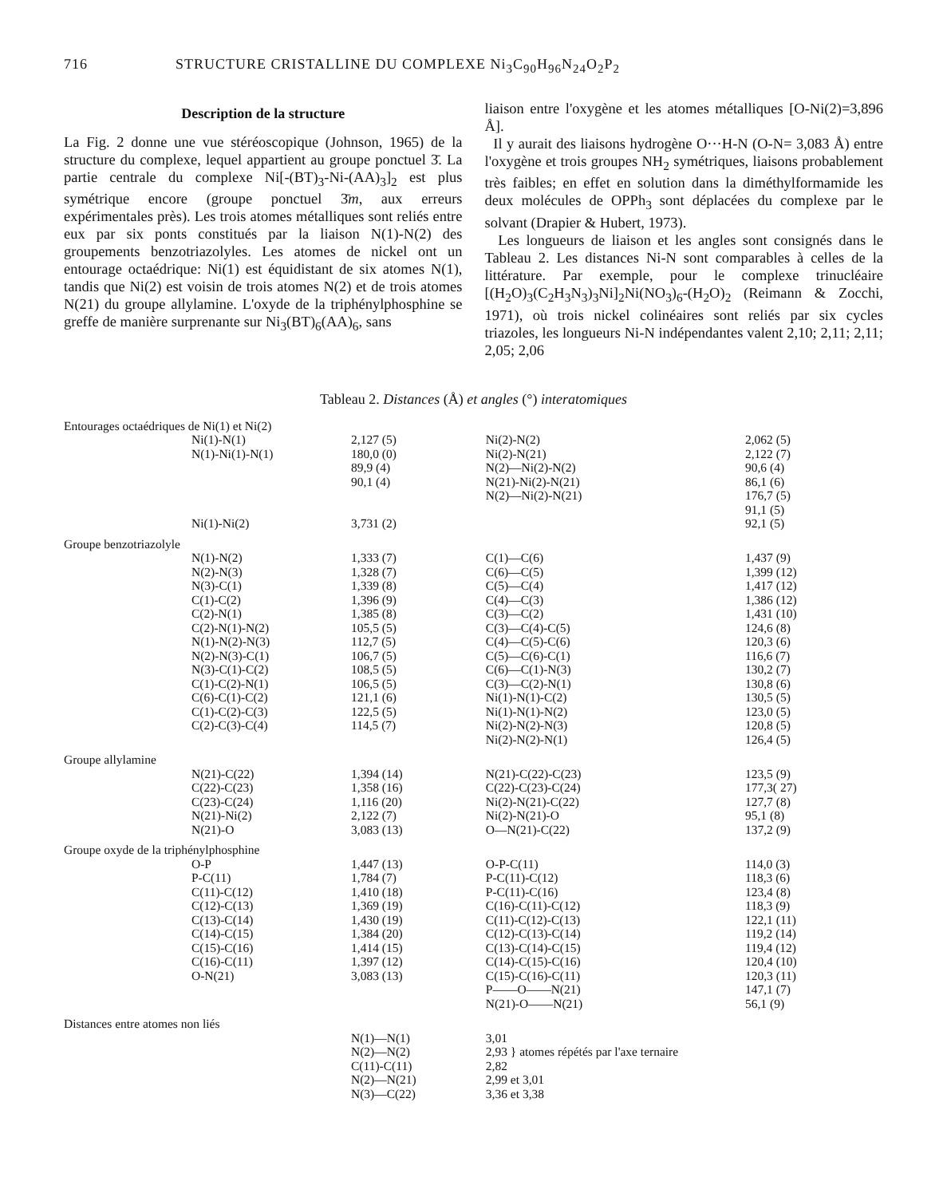716 STRUCTURE CRISTALLINE DU COMPLEXE Ni<sub>3</sub>C<sub>90</sub>H<sub>96</sub>N<sub>24</sub>O<sub>2</sub>P<sub>2</sub>
Description de la structure
La Fig. 2 donne une vue stéréoscopique (Johnson, 1965) de la structure du complexe, lequel appartient au groupe ponctuel 3̄. La partie centrale du complexe Ni[-(BT)<sub>3</sub>-Ni-(AA)<sub>3</sub>]<sub>2</sub> est plus symétrique encore (groupe ponctuel 3̄m, aux erreurs expérimentales près). Les trois atomes métalliques sont reliés entre eux par six ponts constitués par la liaison N(1)-N(2) des groupements benzotriazolyles. Les atomes de nickel ont un entourage octaédrique: Ni(1) est équidistant de six atomes N(1), tandis que Ni(2) est voisin de trois atomes N(2) et de trois atomes N(21) du groupe allylamine. L'oxyde de la triphénylphosphine se greffe de manière surprenante sur Ni<sub>3</sub>(BT)<sub>6</sub>(AA)<sub>6</sub>, sans
liaison entre l'oxygène et les atomes métalliques [O-Ni(2)=3,896 Å].
Il y aurait des liaisons hydrogène O···H-N (O-N= 3,083 Å) entre l'oxygène et trois groupes NH<sub>2</sub> symétriques, liaisons probablement très faibles; en effet en solution dans la diméthylformamide les deux molécules de OPPh<sub>3</sub> sont déplacées du complexe par le solvant (Drapier & Hubert, 1973).
Les longueurs de liaison et les angles sont consignés dans le Tableau 2. Les distances Ni-N sont comparables à celles de la littérature. Par exemple, pour le complexe trinucléaire [(H<sub>2</sub>O)<sub>3</sub>(C<sub>2</sub>H<sub>3</sub>N<sub>3</sub>)<sub>3</sub>Ni]<sub>2</sub>Ni(NO<sub>3</sub>)<sub>6</sub>-(H<sub>2</sub>O)<sub>2</sub> (Reimann & Zocchi, 1971), où trois nickel colinéaires sont reliés par six cycles triazoles, les longueurs Ni-N indépendantes valent 2,10; 2,11; 2,11; 2,05; 2,06
Tableau 2. Distances (Å) et angles (°) interatomiques
| Entourages octaédriques de Ni(1) et Ni(2) | | | |
| Ni(1)-N(1) | 2,127 (5) | Ni(2)-N(2) | 2,062 (5) |
| N(1)-Ni(1)-N(1) | 180,0 (0) | Ni(2)-N(21) | 2,122 (7) |
| | 89,9 (4) | N(2)—Ni(2)-N(2) | 90,6 (4) |
| | 90,1 (4) | N(21)-Ni(2)-N(21) | 86,1 (6) |
| | | N(2)—Ni(2)-N(21) | 176,7 (5) |
| | | | 91,1 (5) |
| Ni(1)-Ni(2) | 3,731 (2) | | 92,1 (5) |
| Groupe benzotriazolyle | | | |
| N(1)-N(2) | 1,333 (7) | C(1)—C(6) | 1,437 (9) |
| N(2)-N(3) | 1,328 (7) | C(6)—C(5) | 1,399 (12) |
| N(3)-C(1) | 1,339 (8) | C(5)—C(4) | 1,417 (12) |
| C(1)-C(2) | 1,396 (9) | C(4)—C(3) | 1,386 (12) |
| C(2)-N(1) | 1,385 (8) | C(3)—C(2) | 1,431 (10) |
| C(2)-N(1)-N(2) | 105,5 (5) | C(3)—C(4)-C(5) | 124,6 (8) |
| N(1)-N(2)-N(3) | 112,7 (5) | C(4)—C(5)-C(6) | 120,3 (6) |
| N(2)-N(3)-C(1) | 106,7 (5) | C(5)—C(6)-C(1) | 116,6 (7) |
| N(3)-C(1)-C(2) | 108,5 (5) | C(6)—C(1)-N(3) | 130,2 (7) |
| C(1)-C(2)-N(1) | 106,5 (5) | C(3)—C(2)-N(1) | 130,8 (6) |
| C(6)-C(1)-C(2) | 121,1 (6) | Ni(1)-N(1)-C(2) | 130,5 (5) |
| C(1)-C(2)-C(3) | 122,5 (5) | Ni(1)-N(1)-N(2) | 123,0 (5) |
| C(2)-C(3)-C(4) | 114,5 (7) | Ni(2)-N(2)-N(3) | 120,8 (5) |
| | | Ni(2)-N(2)-N(1) | 126,4 (5) |
| Groupe allylamine | | | |
| N(21)-C(22) | 1,394 (14) | N(21)-C(22)-C(23) | 123,5 (9) |
| C(22)-C(23) | 1,358 (16) | C(22)-C(23)-C(24) | 177,3( 27) |
| C(23)-C(24) | 1,116 (20) | Ni(2)-N(21)-C(22) | 127,7 (8) |
| N(21)-Ni(2) | 2,122 (7) | Ni(2)-N(21)-O | 95,1 (8) |
| N(21)-O | 3,083 (13) | O—N(21)-C(22) | 137,2 (9) |
| Groupe oxyde de la triphénylphosphine | | | |
| O-P | 1,447 (13) | O-P-C(11) | 114,0 (3) |
| P-C(11) | 1,784 (7) | P-C(11)-C(12) | 118,3 (6) |
| C(11)-C(12) | 1,410 (18) | P-C(11)-C(16) | 123,4 (8) |
| C(12)-C(13) | 1,369 (19) | C(16)-C(11)-C(12) | 118,3 (9) |
| C(13)-C(14) | 1,430 (19) | C(11)-C(12)-C(13) | 122,1 (11) |
| C(14)-C(15) | 1,384 (20) | C(12)-C(13)-C(14) | 119,2 (14) |
| C(15)-C(16) | 1,414 (15) | C(13)-C(14)-C(15) | 119,4 (12) |
| C(16)-C(11) | 1,397 (12) | C(14)-C(15)-C(16) | 120,4 (10) |
| O-N(21) | 3,083 (13) | C(15)-C(16)-C(11) | 120,3 (11) |
| | | P——O——N(21) | 147,1 (7) |
| | | N(21)-O——N(21) | 56,1 (9) |
| Distances entre atomes non liés | | | |
| | N(1)—N(1) | 3,01 | |
| | N(2)—N(2) | 2,93 } atomes répétés par l'axe ternaire | |
| | C(11)-C(11) | 2,82 | |
| | N(2)—N(21) | 2,99 et 3,01 | |
| | N(3)—C(22) | 3,36 et 3,38 | |